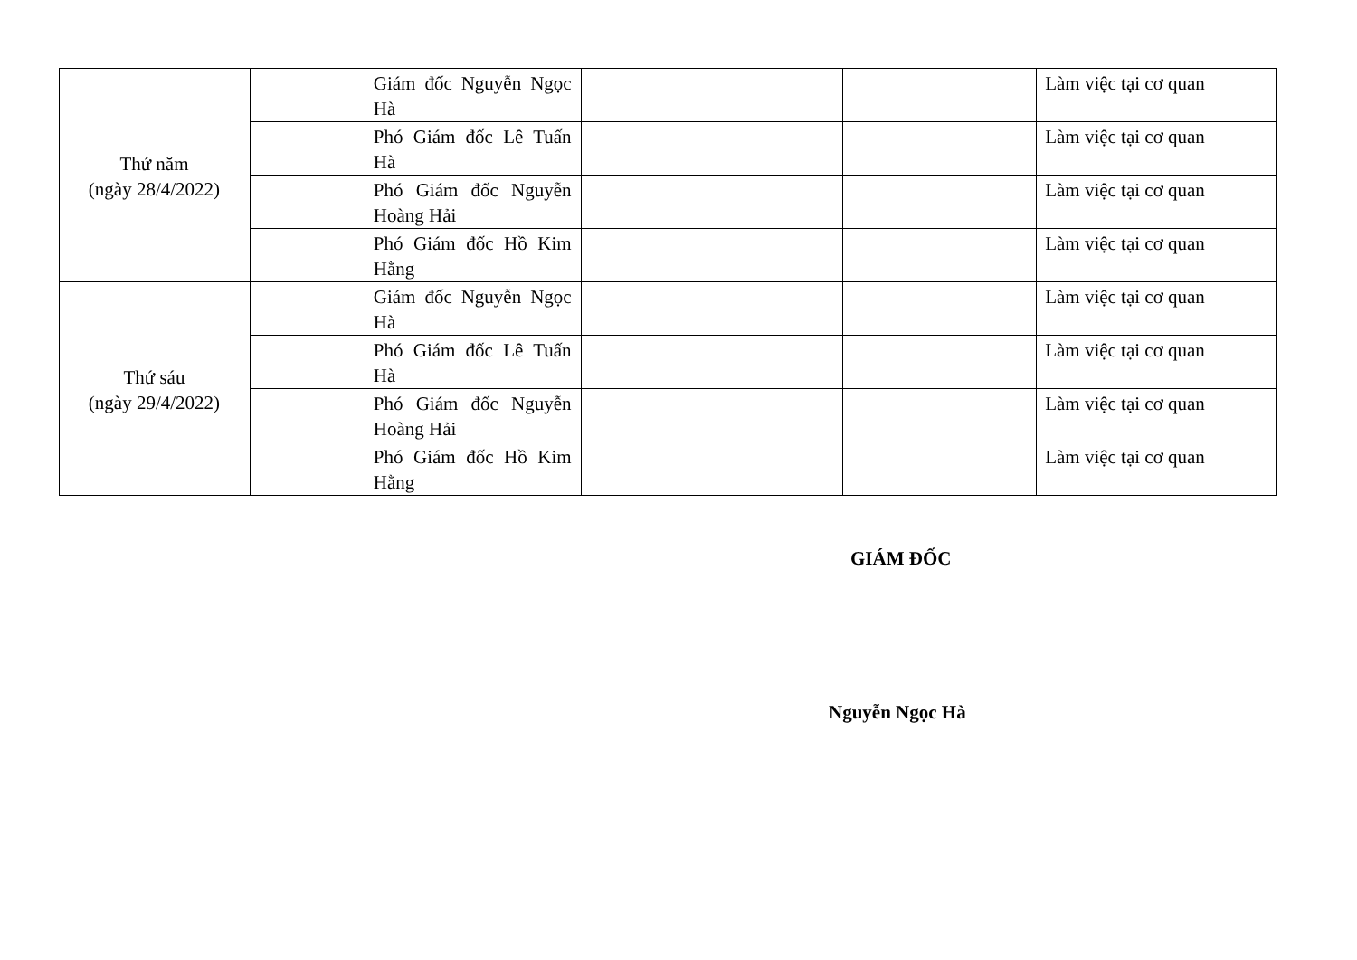| Thứ năm (ngày 28/4/2022) | | Giám đốc Nguyễn Ngọc Hà | | | Làm việc tại cơ quan |
| | | Phó Giám đốc Lê Tuấn Hà | | | Làm việc tại cơ quan |
| | | Phó Giám đốc Nguyễn Hoàng Hải | | | Làm việc tại cơ quan |
| | | Phó Giám đốc Hồ Kim Hằng | | | Làm việc tại cơ quan |
| Thứ sáu (ngày 29/4/2022) | | Giám đốc Nguyễn Ngọc Hà | | | Làm việc tại cơ quan |
| | | Phó Giám đốc Lê Tuấn Hà | | | Làm việc tại cơ quan |
| | | Phó Giám đốc Nguyễn Hoàng Hải | | | Làm việc tại cơ quan |
| | | Phó Giám đốc Hồ Kim Hằng | | | Làm việc tại cơ quan |
GIÁM ĐỐC
Nguyễn Ngọc Hà